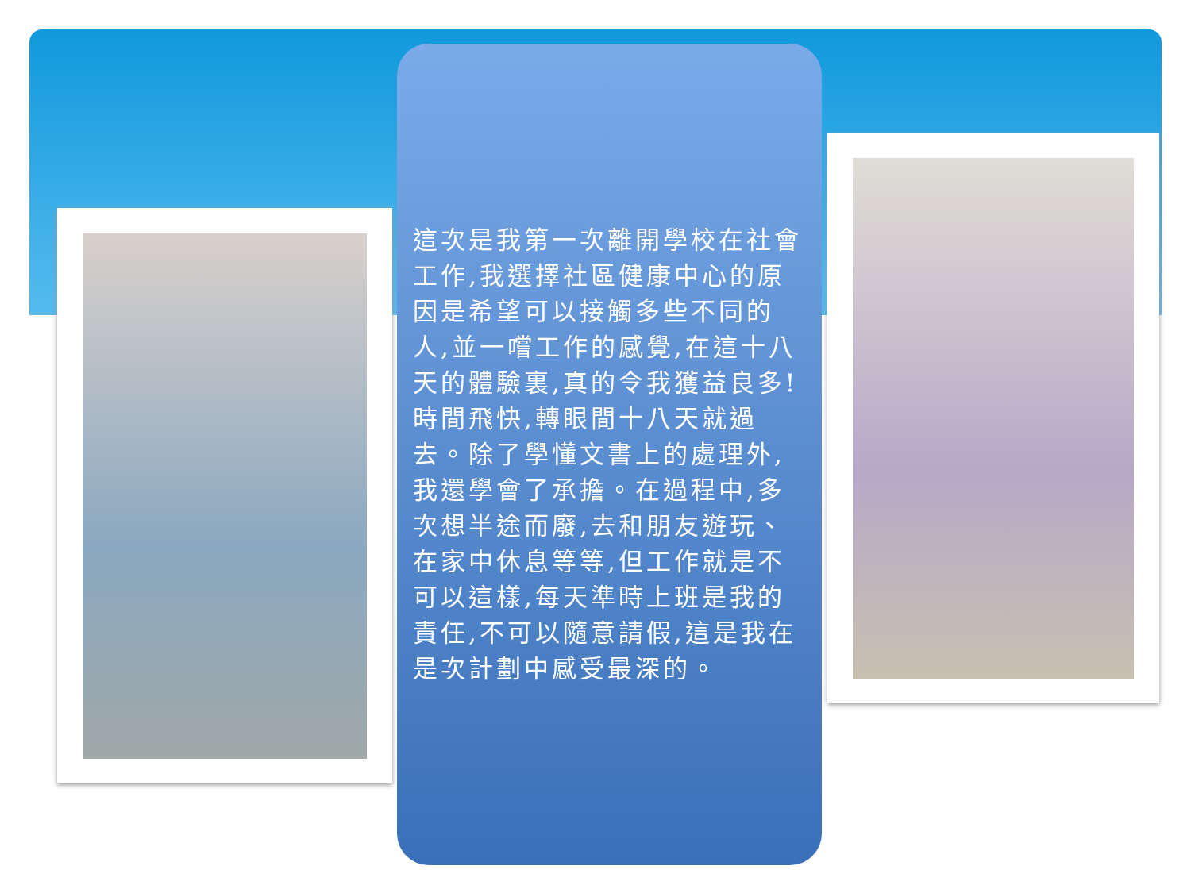這次是我第一次離開學校在社會工作,我選擇社區健康中心的原因是希望可以接觸多些不同的人,並一嚐工作的感覺,在這十八天的體驗裏,真的令我獲益良多!時間飛快,轉眼間十八天就過去。除了學懂文書上的處理外,我還學會了承擔。在過程中,多次想半途而廢,去和朋友遊玩、在家中休息等等,但工作就是不可以這樣,每天準時上班是我的責任,不可以隨意請假,這是我在是次計劃中感受最深的。